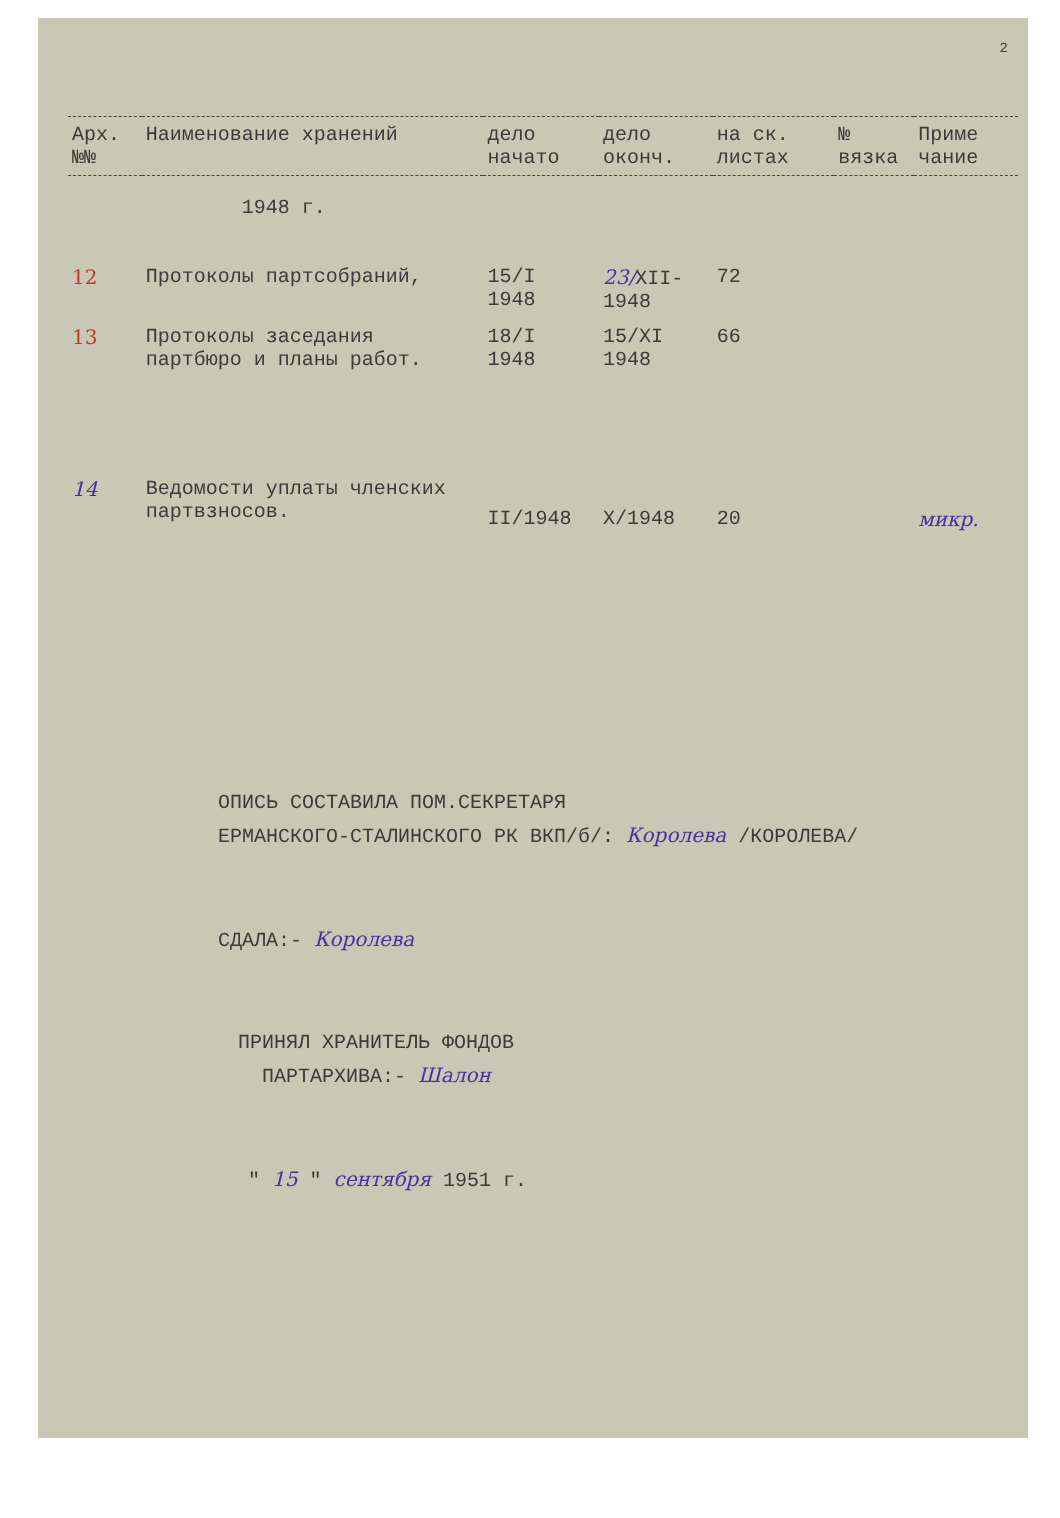2
| Арх. №№ | Наименование хранений | дело начато | дело оконч. | на ск. листах | № вязка | Приме чание |
| --- | --- | --- | --- | --- | --- | --- |
| | 1948 г. | | | | | |
| 12 | Протоколы партсобраний, | 15/I 1948 | 23/ XII-1948 | 72 | | |
| 13 | Протоколы заседания партбюро и планы работ. | 18/I 1948 | 15/XI 1948 | 66 | | |
| 14 | Ведомости уплаты членских партвзносов. | II/1948 | X/1948 | 20 | | микр. |
ОПИСЬ СОСТАВИЛА ПОМ.СЕКРЕТАРЯ
ЕРМАНСКОГО-СТАЛИНСКОГО РК ВКП/б/: Королева /КОРОЛЕВА/
СДАЛА:- Королева
ПРИНЯЛ ХРАНИТЕЛЬ ФОНДОВ
ПАРТАРХИВА:- Шалон
" 15 " сентября 1951 г.